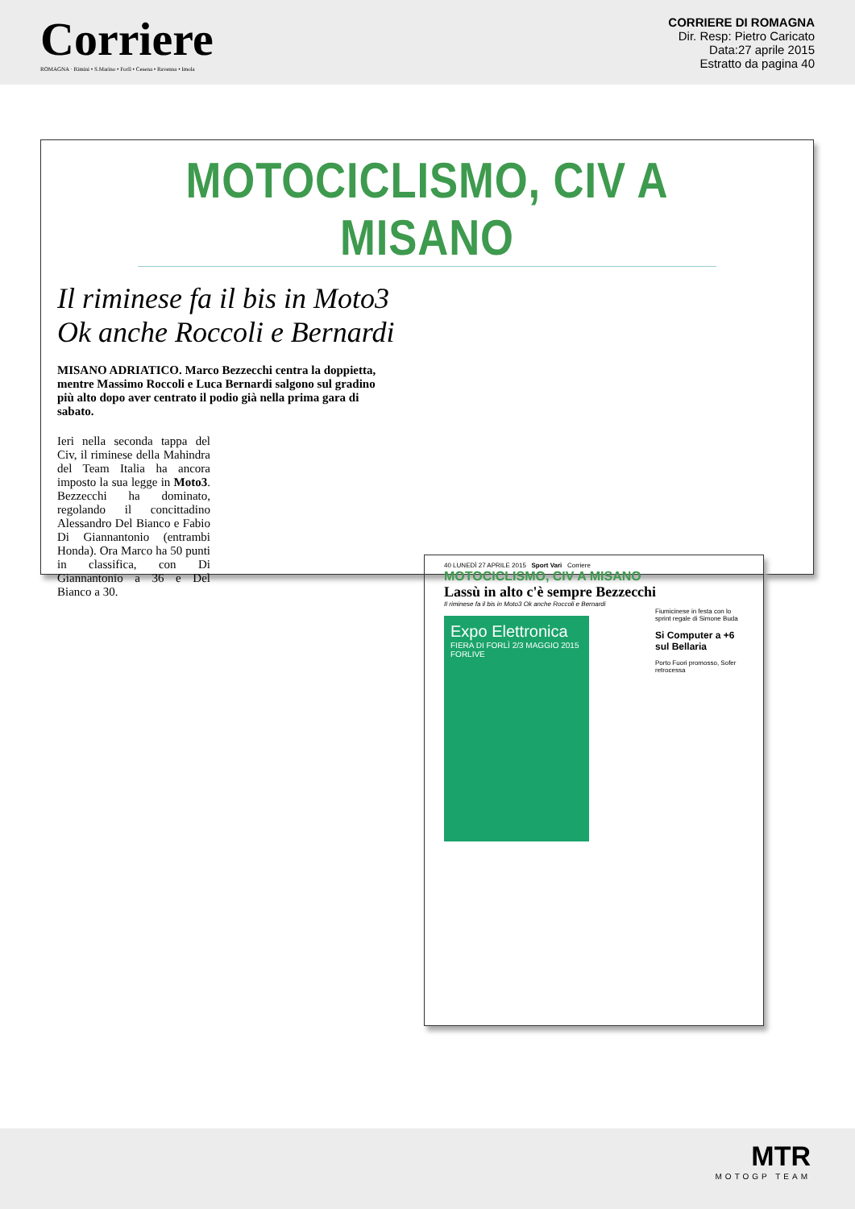Corriere
ROMAGNA · Rimini • S.Marino • Forlì • Cesena • Ravenna • Imola
CORRIERE DI ROMAGNA
Dir. Resp: Pietro Caricato
Data:27 aprile 2015
Estratto da pagina 40
MOTOCICLISMO, CIV A MISANO
Il riminese fa il bis in Moto3
Ok anche Roccoli e Bernardi
MISANO ADRIATICO. Marco Bezzecchi centra la doppietta, mentre Massimo Roccoli e Luca Bernardi salgono sul gradino più alto dopo aver centrato il podio già nella prima gara di sabato.
Ieri nella seconda tappa del Civ, il riminese della Mahindra del Team Italia ha ancora imposto la sua legge in Moto3. Bezzecchi ha dominato, regolando il concittadino Alessandro Del Bianco e Fabio Di Giannantonio (entrambi Honda). Ora Marco ha 50 punti in classifica, con Di Giannantonio a 36 e Del Bianco a 30.
40 LUNEDÌ 27 APRILE 2015 Sport Vari Corriere
MOTOCICLISMO, CIV A MISANO
Lassù in alto c'è sempre Bezzecchi
Il riminese fa il bis in Moto3 Ok anche Roccoli e Bernardi
Fiumicinese in festa con lo sprint regale di Simone Buda
Si Computer a +6 sul Bellaria
Porto Fuori promosso, Sofer retrocessa
Expo Elettronica
FIERA DI FORLÌ 2/3 MAGGIO 2015
FORLIVE
MTR
MOTOGP TEAM